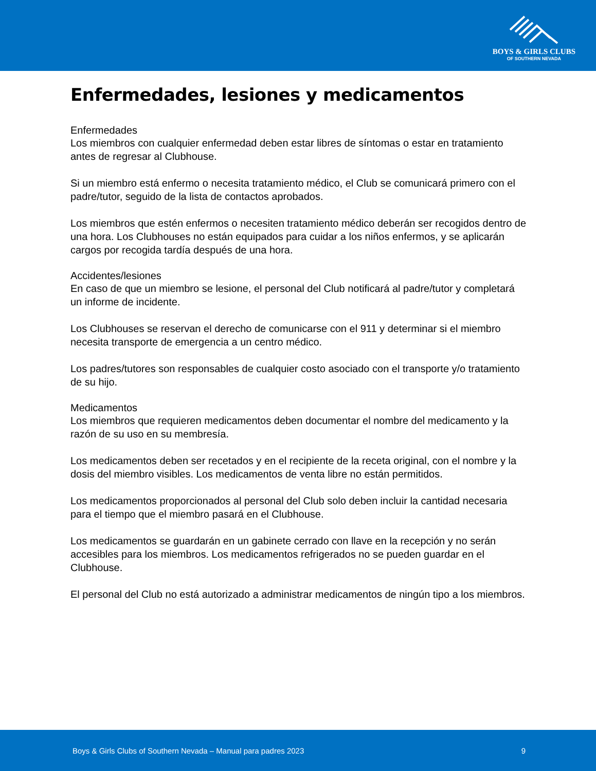BOYS & GIRLS CLUBS
OF SOUTHERN NEVADA
Enfermedades, lesiones y medicamentos
Enfermedades
Los miembros con cualquier enfermedad deben estar libres de síntomas o estar en tratamiento antes de regresar al Clubhouse.
Si un miembro está enfermo o necesita tratamiento médico, el Club se comunicará primero con el padre/tutor, seguido de la lista de contactos aprobados.
Los miembros que estén enfermos o necesiten tratamiento médico deberán ser recogidos dentro de una hora. Los Clubhouses no están equipados para cuidar a los niños enfermos, y se aplicarán cargos por recogida tardía después de una hora.
Accidentes/lesiones
En caso de que un miembro se lesione, el personal del Club notificará al padre/tutor y completará un informe de incidente.
Los Clubhouses se reservan el derecho de comunicarse con el 911 y determinar si el miembro necesita transporte de emergencia a un centro médico.
Los padres/tutores son responsables de cualquier costo asociado con el transporte y/o tratamiento de su hijo.
Medicamentos
Los miembros que requieren medicamentos deben documentar el nombre del medicamento y la razón de su uso en su membresía.
Los medicamentos deben ser recetados y en el recipiente de la receta original, con el nombre y la dosis del miembro visibles. Los medicamentos de venta libre no están permitidos.
Los medicamentos proporcionados al personal del Club solo deben incluir la cantidad necesaria para el tiempo que el miembro pasará en el Clubhouse.
Los medicamentos se guardarán en un gabinete cerrado con llave en la recepción y no serán accesibles para los miembros. Los medicamentos refrigerados no se pueden guardar en el Clubhouse.
El personal del Club no está autorizado a administrar medicamentos de ningún tipo a los miembros.
Boys & Girls Clubs of Southern Nevada – Manual para padres 2023 9